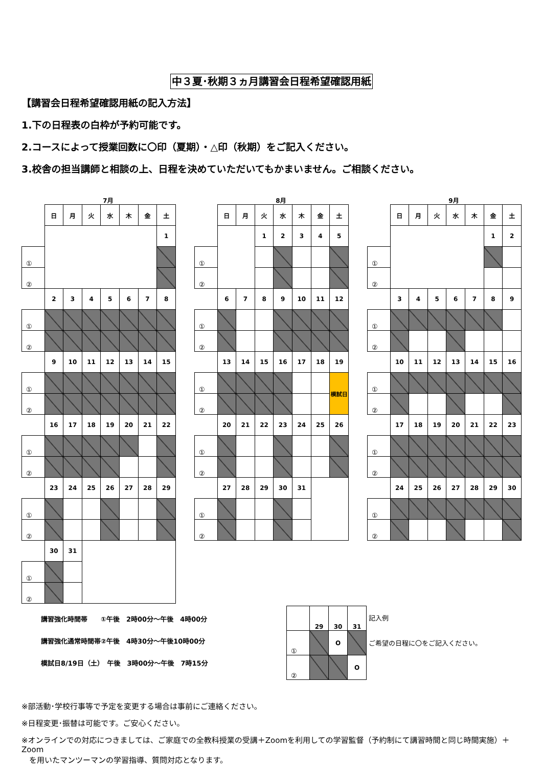中３夏･秋期３ヵ月講習会日程希望確認用紙
【講習会日程希望確認用紙の記入方法】
1.下の日程表の白枠が予約可能です。
2.コースによって授業回数に〇印（夏期）・△印（秋期）をご記入ください。
3.校舎の担当講師と相談の上、日程を決めていただいてもかまいません。ご相談ください。
7月
| | 日 | 月 | 火 | 水 | 木 | 金 | 土 |
| | | | | | | | 1 |
| ① | | | | | | | |
| ② | | | | | | | |
| | 2 | 3 | 4 | 5 | 6 | 7 | 8 |
| ① | | | | | | | |
| ② | | | | | | | |
| | 9 | 10 | 11 | 12 | 13 | 14 | 15 |
| ① | | | | | | | |
| ② | | | | | | | |
| | 16 | 17 | 18 | 19 | 20 | 21 | 22 |
| ① | | | | | | | |
| ② | | | | | | | |
| | 23 | 24 | 25 | 26 | 27 | 28 | 29 |
| ① | | | | | | | |
| ② | | | | | | | |
| | 30 | 31 | | | | | |
| ① | | | | | | | |
| ② | | | | | | | |
8月
| | 日 | 月 | 火 | 水 | 木 | 金 | 土 |
| | | | 1 | 2 | 3 | 4 | 5 |
| ① | | | | | | | |
| ② | | | | | | | |
| | 6 | 7 | 8 | 9 | 10 | 11 | 12 |
| ① | | | | | | | |
| ② | | | | | | | |
| | 13 | 14 | 15 | 16 | 17 | 18 | 19 |
| ① | | | | | | | 模試日 |
| ② | | | | | | | |
| | 20 | 21 | 22 | 23 | 24 | 25 | 26 |
| ① | | | | | | | |
| ② | | | | | | | |
| | 27 | 28 | 29 | 30 | 31 | | |
| ① | | | | | | | |
| ② | | | | | | | |
9月
| | 日 | 月 | 火 | 水 | 木 | 金 | 土 |
| | | | | | | 1 | 2 |
| ① | | | | | | | |
| ② | | | | | | | |
| | 3 | 4 | 5 | 6 | 7 | 8 | 9 |
| ① | | | | | | | |
| ② | | | | | | | |
| | 10 | 11 | 12 | 13 | 14 | 15 | 16 |
| ① | | | | | | | |
| ② | | | | | | | |
| | 17 | 18 | 19 | 20 | 21 | 22 | 23 |
| ① | | | | | | | |
| ② | | | | | | | |
| | 24 | 25 | 26 | 27 | 28 | 29 | 30 |
| ① | | | | | | | |
| ② | | | | | | | |
講習強化時間帯　　①午後　2時00分～午後　4時00分
講習強化通常時間帯②午後　4時30分～午後10時00分
模試日8/19日（土）　午後　3時00分～午後　7時15分
| | 29 | 30 | 31 |
| ① | | O | |
| ② | | | O |
記入例
ご希望の日程に〇をご記入ください。
※部活動･学校行事等で予定を変更する場合は事前にご連絡ください。
※日程変更･振替は可能です。ご安心ください。
※オンラインでの対応につきましては、ご家庭での全教科授業の受講＋Zoomを利用しての学習監督（予約制にて講習時間と同じ時間実施）＋Zoom
　を用いたマンツーマンの学習指導、質問対応となります。